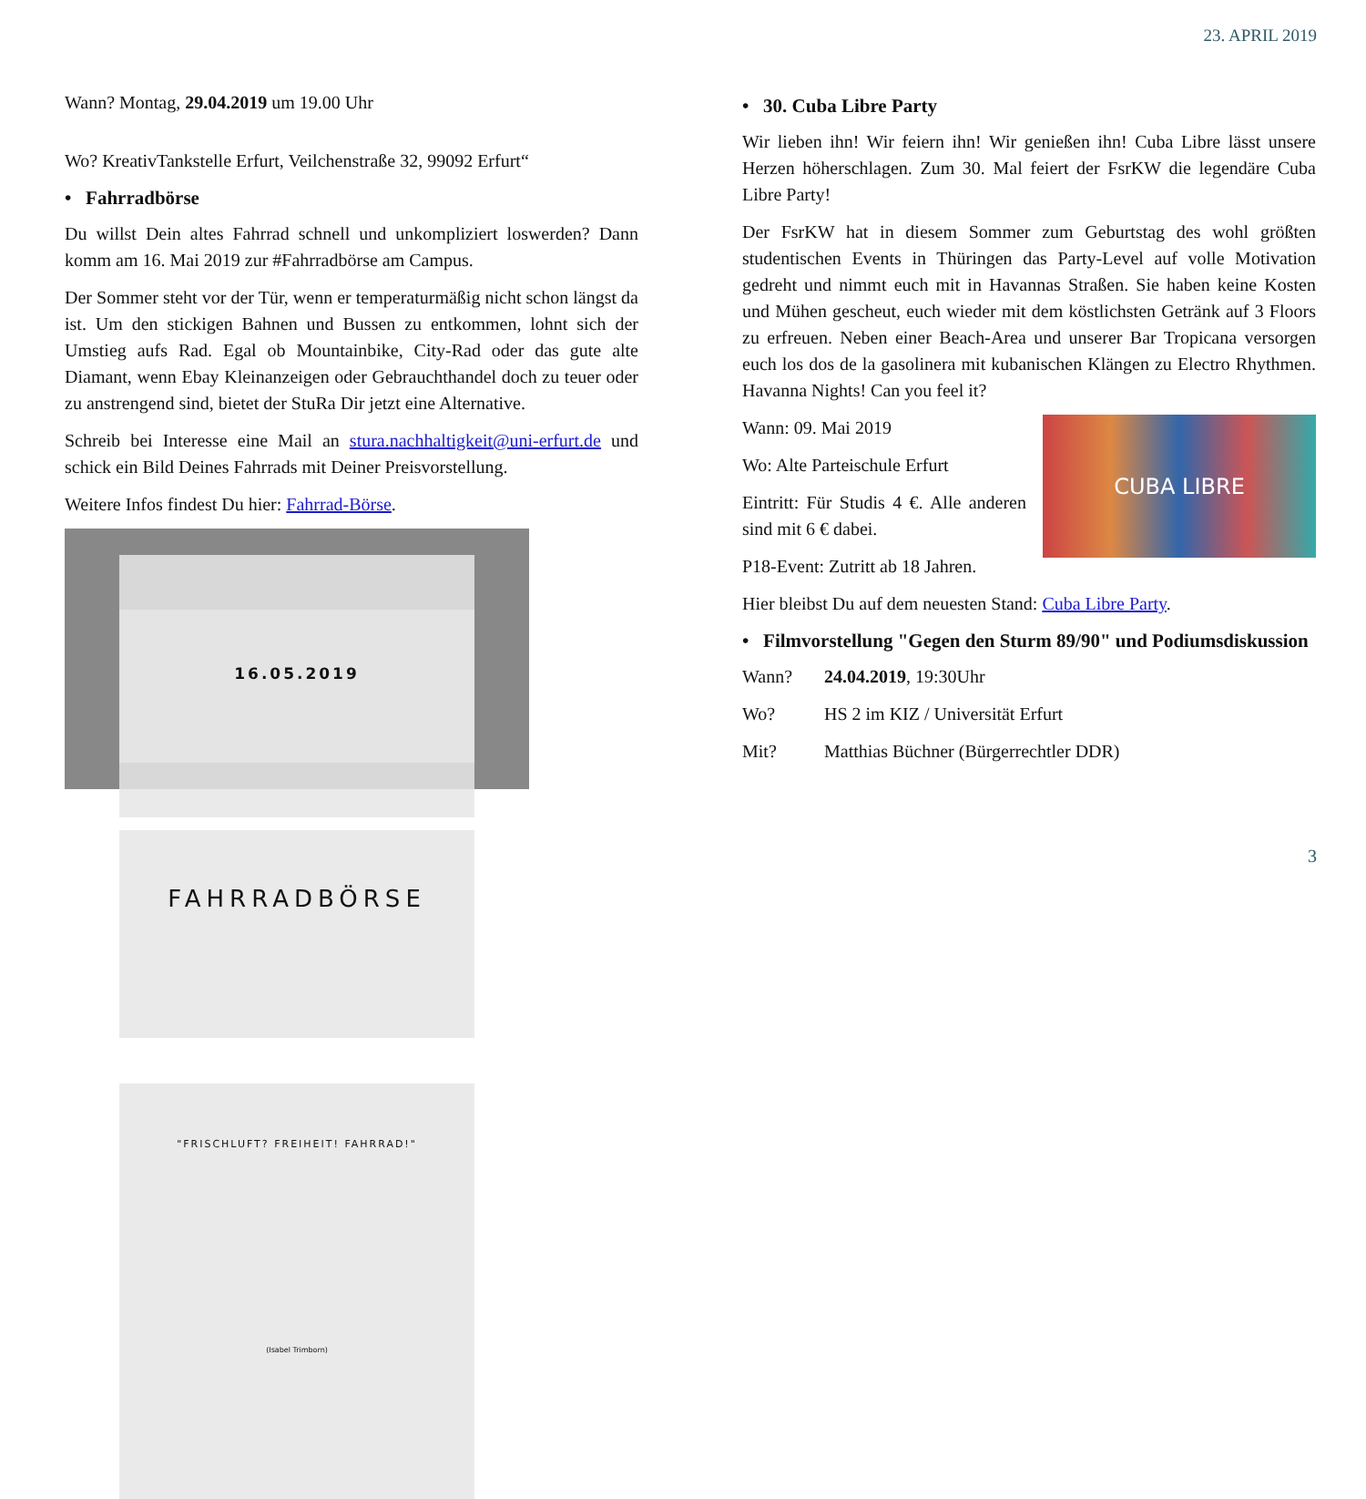23. APRIL 2019
Wann? Montag, 29.04.2019 um 19.00 Uhr
Wo? KreativTankstelle Erfurt, Veilchenstraße 32, 99092 Erfurt“
• Fahrradbörse
Du willst Dein altes Fahrrad schnell und unkompliziert loswerden? Dann komm am 16. Mai 2019 zur #Fahrradbörse am Campus.
Der Sommer steht vor der Tür, wenn er temperaturmäßig nicht schon längst da ist. Um den stickigen Bahnen und Bussen zu entkommen, lohnt sich der Umstieg aufs Rad. Egal ob Mountainbike, City-Rad oder das gute alte Diamant, wenn Ebay Kleinanzeigen oder Gebrauchthandel doch zu teuer oder zu anstrengend sind, bietet der StuRa Dir jetzt eine Alternative.
Schreib bei Interesse eine Mail an stura.nachhaltigkeit@uni-erfurt.de und schick ein Bild Deines Fahrrads mit Deiner Preisvorstellung.
Weitere Infos findest Du hier: Fahrrad-Börse.
16.05.2019
FAHRRADBÖRSE
"FRISCHLUFT? FREIHEIT! FAHRRAD!"
(Isabel Trimborn)
• 30. Cuba Libre Party
Wir lieben ihn! Wir feiern ihn! Wir genießen ihn! Cuba Libre lässt unsere Herzen höherschlagen. Zum 30. Mal feiert der FsrKW die legendäre Cuba Libre Party!
Der FsrKW hat in diesem Sommer zum Geburtstag des wohl größten studentischen Events in Thüringen das Party-Level auf volle Motivation gedreht und nimmt euch mit in Havannas Straßen. Sie haben keine Kosten und Mühen gescheut, euch wieder mit dem köstlichsten Getränk auf 3 Floors zu erfreuen. Neben einer Beach-Area und unserer Bar Tropicana versorgen euch los dos de la gasolinera mit kubanischen Klängen zu Electro Rhythmen. Havanna Nights! Can you feel it?
CUBA LIBRE
Wann: 09. Mai 2019
Wo: Alte Parteischule Erfurt
Eintritt: Für Studis 4 €. Alle anderen sind mit 6 € dabei.
P18-Event: Zutritt ab 18 Jahren.
Hier bleibst Du auf dem neuesten Stand: Cuba Libre Party.
• Filmvorstellung "Gegen den Sturm 89/90" und Podiumsdiskussion
Wann? 24.04.2019, 19:30Uhr
Wo? HS 2 im KIZ / Universität Erfurt
Mit? Matthias Büchner (Bürgerrechtler DDR)
3